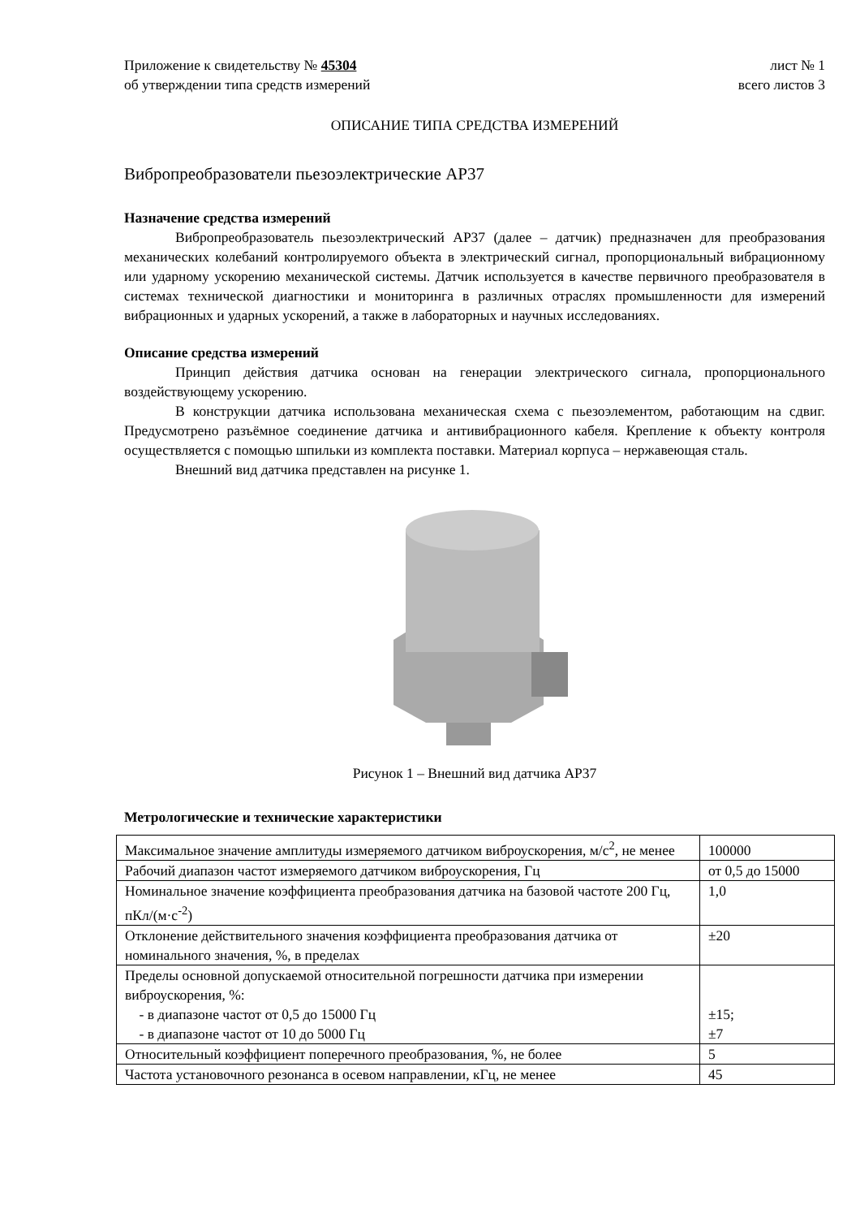Приложение к свидетельству № 45304 лист № 1
об утверждении типа средств измерений всего листов 3
ОПИСАНИЕ ТИПА СРЕДСТВА ИЗМЕРЕНИЙ
Вибропреобразователи пьезоэлектрические АР37
Назначение средства измерений
Вибропреобразователь пьезоэлектрический АР37 (далее – датчик) предназначен для преобразования механических колебаний контролируемого объекта в электрический сигнал, пропорциональный вибрационному или ударному ускорению механической системы. Датчик используется в качестве первичного преобразователя в системах технической диагностики и мониторинга в различных отраслях промышленности для измерений вибрационных и ударных ускорений, а также в лабораторных и научных исследованиях.
Описание средства измерений
Принцип действия датчика основан на генерации электрического сигнала, пропорционального воздействующему ускорению.
В конструкции датчика использована механическая схема с пьезоэлементом, работающим на сдвиг. Предусмотрено разъёмное соединение датчика и антивибрационного кабеля. Крепление к объекту контроля осуществляется с помощью шпильки из комплекта поставки. Материал корпуса – нержавеющая сталь.
Внешний вид датчика представлен на рисунке 1.
Рисунок 1 – Внешний вид датчика АР37
Метрологические и технические характеристики
| Максимальное значение амплитуды измеряемого датчиком виброускорения, м/с<sup>2</sup>, не менее | 100000 |
| Рабочий диапазон частот измеряемого датчиком виброускорения, Гц | от 0,5 до 15000 |
| Номинальное значение коэффициента преобразования датчика на базовой частоте 200 Гц, пКл/(м·с<sup>-2</sup>) | 1,0 |
| Отклонение действительного значения коэффициента преобразования датчика от номинального значения, %, в пределах | ±20 |
| Пределы основной допускаемой относительной погрешности датчика при измерении виброускорения, %: - в диапазоне частот от 0,5 до 15000 Гц - в диапазоне частот от 10 до 5000 Гц | ±15; ±7 |
| Относительный коэффициент поперечного преобразования, %, не более | 5 |
| Частота установочного резонанса в осевом направлении, кГц, не менее | 45 |